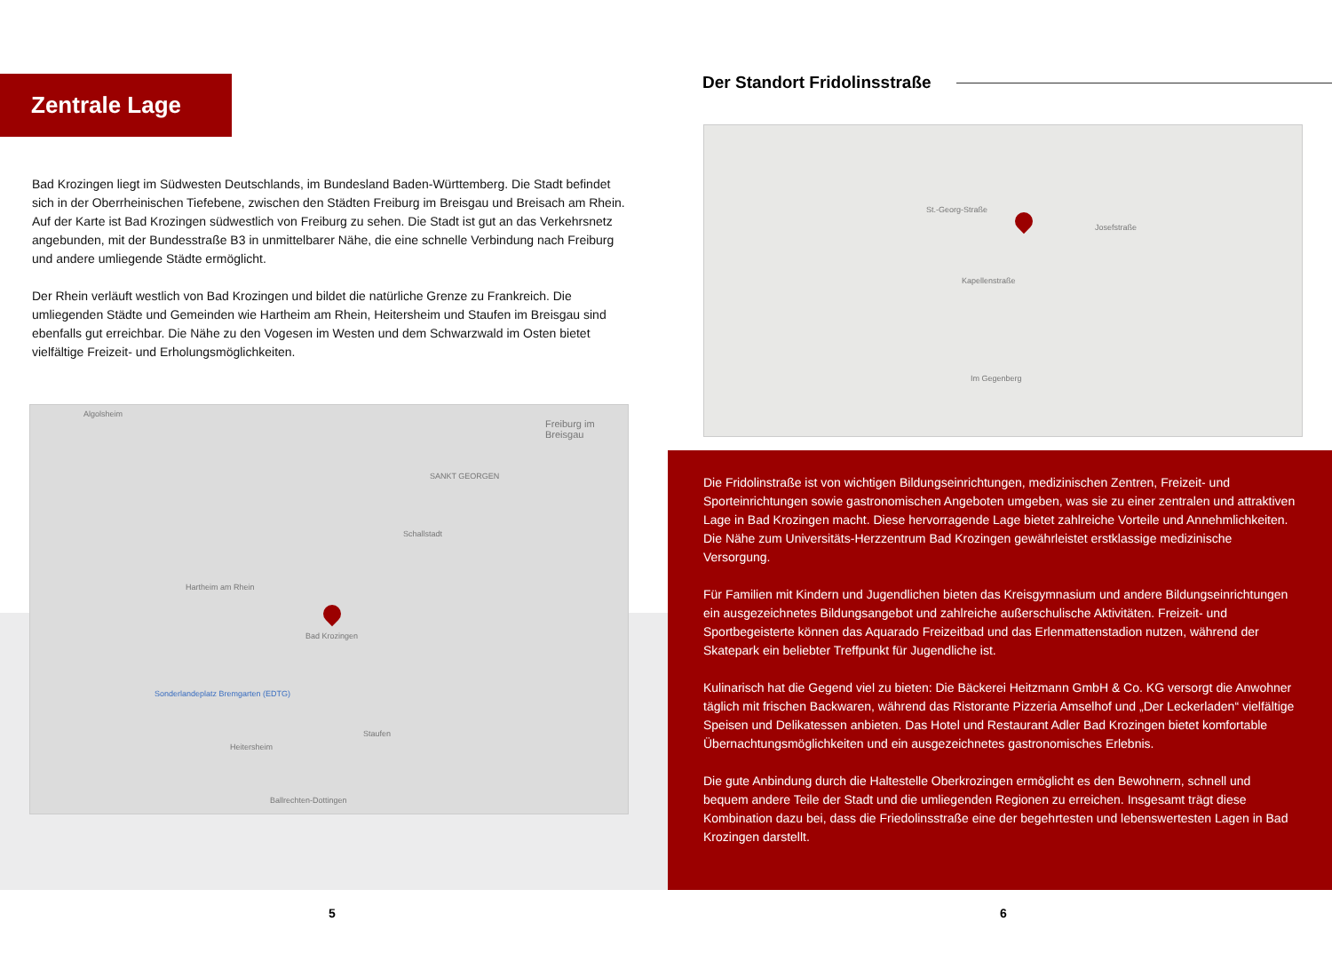Zentrale Lage
Bad Krozingen liegt im Südwesten Deutschlands, im Bundesland Baden-Württemberg. Die Stadt befindet sich in der Oberrheinischen Tiefebene, zwischen den Städten Freiburg im Breisgau und Breisach am Rhein. Auf der Karte ist Bad Krozingen südwestlich von Freiburg zu sehen. Die Stadt ist gut an das Verkehrsnetz angebunden, mit der Bundesstraße B3 in unmittelbarer Nähe, die eine schnelle Verbindung nach Freiburg und andere umliegende Städte ermöglicht.
Der Rhein verläuft westlich von Bad Krozingen und bildet die natürliche Grenze zu Frankreich. Die umliegenden Städte und Gemeinden wie Hartheim am Rhein, Heitersheim und Staufen im Breisgau sind ebenfalls gut erreichbar. Die Nähe zu den Vogesen im Westen und dem Schwarzwald im Osten bietet vielfältige Freizeit- und Erholungsmöglichkeiten.
Algolsheim
Freiburg im Breisgau
SANKT GEORGEN
Schallstadt
Hartheim am Rhein
Bad Krozingen
Sonderlandeplatz Bremgarten (EDTG)
Heitersheim
Staufen
Ballrechten-Dottingen
Der Standort Fridolinsstraße
St.-Georg-Straße
Josefstraße
Kapellenstraße
Im Gegenberg
Die Fridolinstraße ist von wichtigen Bildungseinrichtungen, medizinischen Zentren, Freizeit- und Sporteinrichtungen sowie gastronomischen Angeboten umgeben, was sie zu einer zentralen und attraktiven Lage in Bad Krozingen macht. Diese hervorragende Lage bietet zahlreiche Vorteile und Annehmlichkeiten. Die Nähe zum Universitäts-Herzzentrum Bad Krozingen gewährleistet erstklassige medizinische Versorgung.
Für Familien mit Kindern und Jugendlichen bieten das Kreisgymnasium und andere Bildungseinrichtungen ein ausgezeichnetes Bildungsangebot und zahlreiche außerschulische Aktivitäten. Freizeit- und Sportbegeisterte können das Aquarado Freizeitbad und das Erlenmattenstadion nutzen, während der Skatepark ein beliebter Treffpunkt für Jugendliche ist.
Kulinarisch hat die Gegend viel zu bieten: Die Bäckerei Heitzmann GmbH & Co. KG versorgt die Anwohner täglich mit frischen Backwaren, während das Ristorante Pizzeria Amselhof und „Der Leckerladen“ vielfältige Speisen und Delikatessen anbieten. Das Hotel und Restaurant Adler Bad Krozingen bietet komfortable Übernachtungsmöglichkeiten und ein ausgezeichnetes gastronomisches Erlebnis.
Die gute Anbindung durch die Haltestelle Oberkrozingen ermöglicht es den Bewohnern, schnell und bequem andere Teile der Stadt und die umliegenden Regionen zu erreichen. Insgesamt trägt diese Kombination dazu bei, dass die Friedolinsstraße eine der begehrtesten und lebenswertesten Lagen in Bad Krozingen darstellt.
5 6